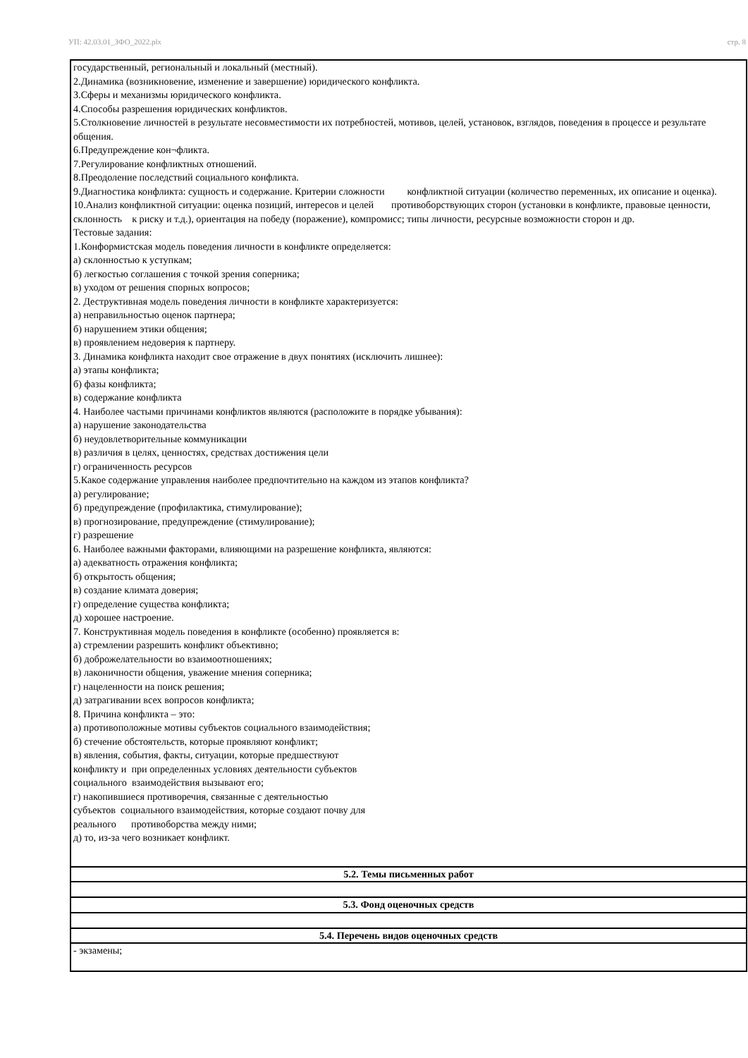УП: 42.03.01_ЗФО_2022.plx стр. 8
| государственный, региональный и локальный (местный). 2.Динамика (возникновение, изменение и завершение) юридического конфликта. 3.Сферы и механизмы юридического конфликта. 4.Способы разрешения юридических конфликтов. 5.Столкновение личностей в результате несовместимости их потребностей, мотивов, целей, установок, взглядов, поведения в процессе и результате общения. 6.Предупреждение кон¬фликта. 7.Регулирование конфликтных отношений. 8.Преодоление последствий социального конфликта. 9.Диагностика конфликта: сущность и содержание. Критерии сложности конфликтной ситуации (количество переменных, их описание и оценка). 10.Анализ конфликтной ситуации: оценка позиций, интересов и целей противоборствующих сторон (установки в конфликте, правовые ценности, склонность к риску и т.д.), ориентация на победу (поражение), компромисс; типы личности, ресурсные возможности сторон и др. Тестовые задания: 1.Конформистская модель поведения личности в конфликте определяется: а) склонностью к уступкам; б) легкостью соглашения с точкой зрения соперника; в) уходом от решения спорных вопросов; 2. Деструктивная модель поведения личности в конфликте характеризуется: а) неправильностью оценок партнера; б) нарушением этики общения; в) проявлением недоверия к партнеру. 3. Динамика конфликта находит свое отражение в двух понятиях (исключить лишнее): а) этапы конфликта; б) фазы конфликта; в) содержание конфликта 4. Наиболее частыми причинами конфликтов являются (расположите в порядке убывания): а) нарушение законодательства б) неудовлетворительные коммуникации в) различия в целях, ценностях, средствах достижения цели г) ограниченность ресурсов 5.Какое содержание управления наиболее предпочтительно на каждом из этапов конфликта? а) регулирование; б) предупреждение (профилактика, стимулирование); в) прогнозирование, предупреждение (стимулирование); г) разрешение 6. Наиболее важными факторами, влияющими на разрешение конфликта, являются: а) адекватность отражения конфликта; б) открытость общения; в) создание климата доверия; г) определение существа конфликта; д) хорошее настроение. 7. Конструктивная модель поведения в конфликте (особенно) проявляется в: а) стремлении разрешить конфликт объективно; б) доброжелательности во взаимоотношениях; в) лаконичности общения, уважение мнения соперника; г) нацеленности на поиск решения; д) затрагивании всех вопросов конфликта; 8. Причина конфликта – это: а) противоположные мотивы субъектов социального взаимодействия; б) стечение обстоятельств, которые проявляют конфликт; в) явления, события, факты, ситуации, которые предшествуют конфликту и при определенных условиях деятельности субъектов социального взаимодействия вызывают его; г) накопившиеся противоречия, связанные с деятельностью субъектов социального взаимодействия, которые создают почву для реального противоборства между ними; д) то, из-за чего возникает конфликт. |
| 5.2. Темы письменных работ |
| 5.3. Фонд оценочных средств |
| 5.4. Перечень видов оценочных средств |
| - экзамены; |